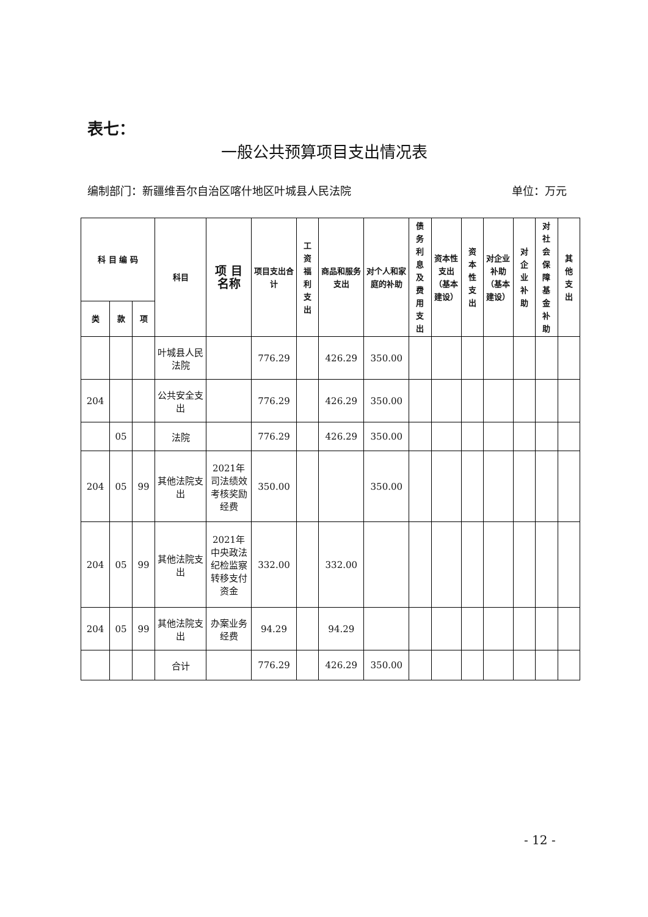表七：
一般公共预算项目支出情况表
编制部门：新疆维吾尔自治区喀什地区叶城县人民法院 单位：万元
| 科 目 编 码 | | | 科目 | 项 目 名称 | 项目支出合计 | 工资福利支出 | 商品和服务支出 | 对个人和家庭的补助 | 债务利息及费用支出 | 资本性支出（基本建设） | 资本性支出 | 对企业补助（基本建设） | 对企业补助 | 对社会保障基金补助 | 其他支出 |
| --- | --- | --- | --- | --- | --- | --- | --- | --- | --- | --- | --- | --- | --- | --- | --- |
| 类 | 款 | 项 | | | | | | | | | | | | | |
| | | | 叶城县人民法院 | | 776.29 | | 426.29 | 350.00 | | | | | | | |
| 204 | | | 公共安全支出 | | 776.29 | | 426.29 | 350.00 | | | | | | | |
| | 05 | | 法院 | | 776.29 | | 426.29 | 350.00 | | | | | | | |
| 204 | 05 | 99 | 其他法院支出 | 2021年司法绩效考核奖励经费 | 350.00 | | | 350.00 | | | | | | | |
| 204 | 05 | 99 | 其他法院支出 | 2021年中央政法纪检监察转移支付资金 | 332.00 | | 332.00 | | | | | | | | |
| 204 | 05 | 99 | 其他法院支出 | 办案业务经费 | 94.29 | | 94.29 | | | | | | | | |
| | | | 合计 | | 776.29 | | 426.29 | 350.00 | | | | | | | |
- 12 -